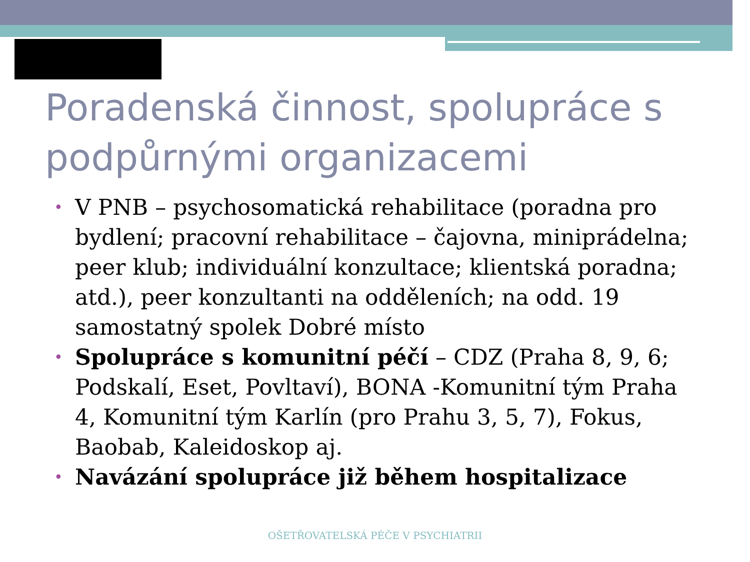Poradenská činnost, spolupráce s podpůrnými organizacemi
• V PNB – psychosomatická rehabilitace (poradna pro bydlení; pracovní rehabilitace – čajovna, miniprádelna; peer klub; individuální konzultace; klientská poradna; atd.), peer konzultanti na odděleních; na odd. 19 samostatný spolek Dobré místo
• Spolupráce s komunitní péčí – CDZ (Praha 8, 9, 6; Podskalí, Eset, Povltaví), BONA -Komunitní tým Praha 4, Komunitní tým Karlín (pro Prahu 3, 5, 7), Fokus, Baobab, Kaleidoskop aj.
• Navázání spolupráce již během hospitalizace
OŠETŘOVATELSKÁ PÉČE V PSYCHIATRII